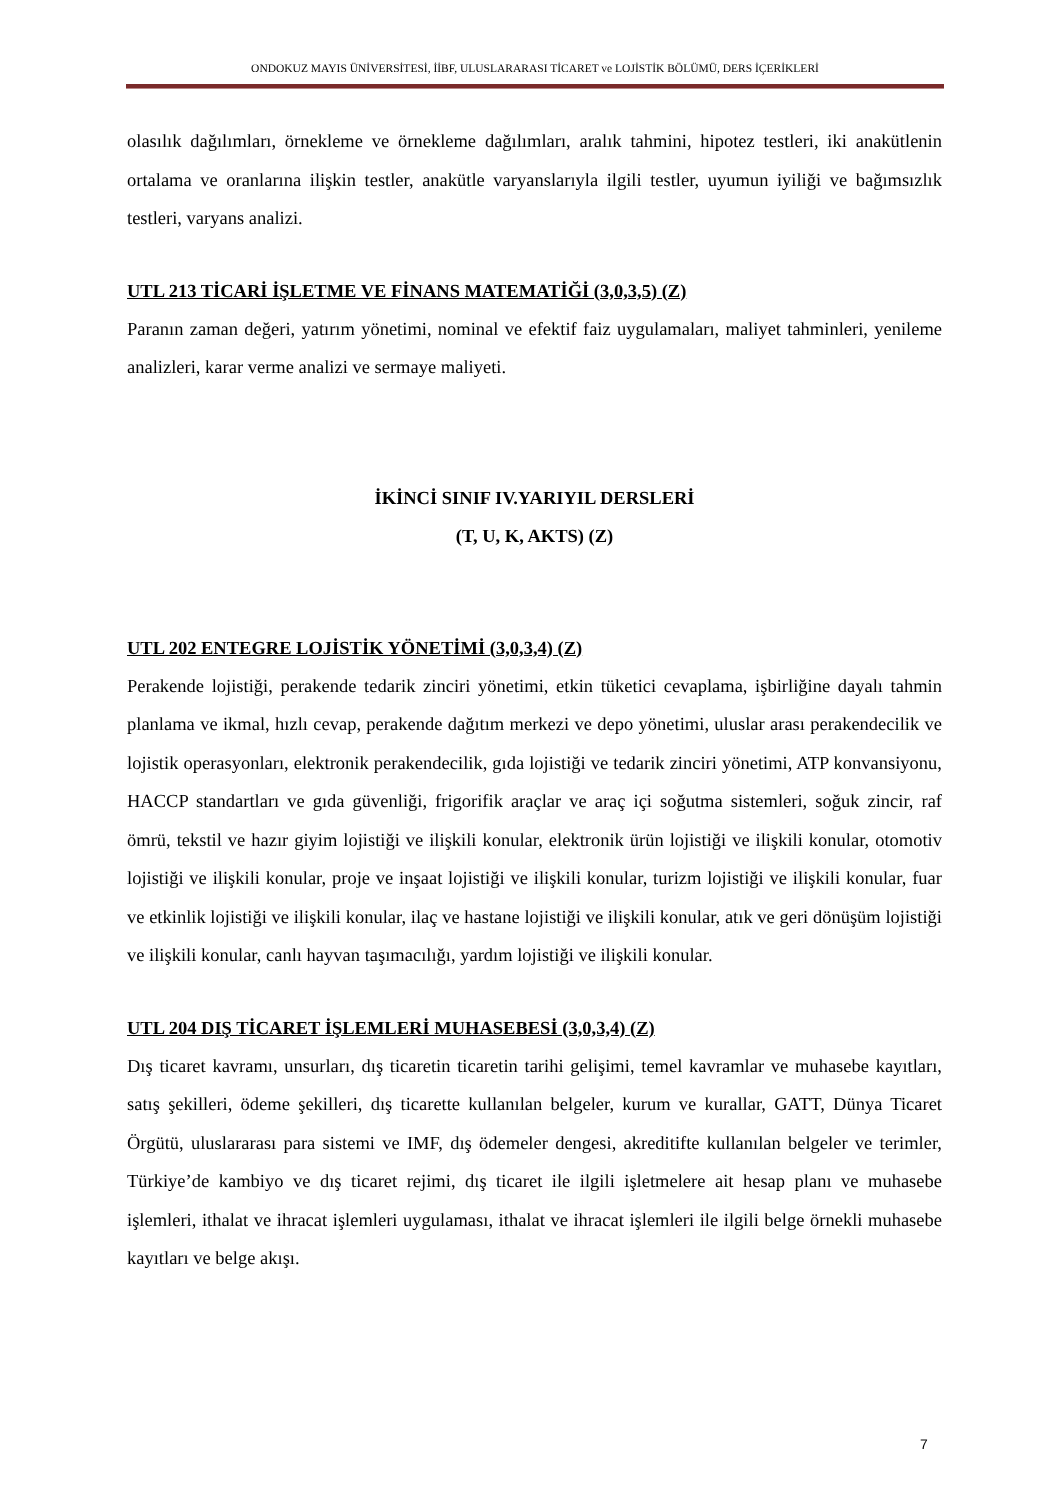ONDOKUZ MAYIS ÜNİVERSİTESİ, İİBF, ULUSLARARASI TİCARET ve LOJİSTİK BÖLÜMÜ, DERS İÇERİKLERİ
olasılık dağılımları, örnekleme ve örnekleme dağılımları, aralık tahmini, hipotez testleri, iki anakütlenin ortalama ve oranlarına ilişkin testler, anakütle varyanslarıyla ilgili testler, uyumun iyiliği ve bağımsızlık testleri, varyans analizi.
UTL 213 TİCARİ İŞLETME VE FİNANS MATEMATİĞİ (3,0,3,5) (Z)
Paranın zaman değeri, yatırım yönetimi, nominal ve efektif faiz uygulamaları, maliyet tahminleri, yenileme analizleri, karar verme analizi ve sermaye maliyeti.
İKİNCİ SINIF IV.YARIYIL DERSLERİ
(T, U, K, AKTS) (Z)
UTL 202 ENTEGRE LOJİSTİK YÖNETİMİ (3,0,3,4) (Z)
Perakende lojistiği, perakende tedarik zinciri yönetimi, etkin tüketici cevaplama, işbirliğine dayalı tahmin planlama ve ikmal, hızlı cevap, perakende dağıtım merkezi ve depo yönetimi, uluslar arası perakendecilik ve lojistik operasyonları, elektronik perakendecilik, gıda lojistiği ve tedarik zinciri yönetimi, ATP konvansiyonu, HACCP standartları ve gıda güvenliği, frigorifik araçlar ve araç içi soğutma sistemleri, soğuk zincir, raf ömrü, tekstil ve hazır giyim lojistiği ve ilişkili konular, elektronik ürün lojistiği ve ilişkili konular, otomotiv lojistiği ve ilişkili konular, proje ve inşaat lojistiği ve ilişkili konular, turizm lojistiği ve ilişkili konular, fuar ve etkinlik lojistiği ve ilişkili konular, ilaç ve hastane lojistiği ve ilişkili konular, atık ve geri dönüşüm lojistiği ve ilişkili konular, canlı hayvan taşımacılığı, yardım lojistiği ve ilişkili konular.
UTL 204 DIŞ TİCARET İŞLEMLERİ MUHASEBESİ (3,0,3,4) (Z)
Dış ticaret kavramı, unsurları, dış ticaretin ticaretin tarihi gelişimi, temel kavramlar ve muhasebe kayıtları, satış şekilleri, ödeme şekilleri, dış ticarette kullanılan belgeler, kurum ve kurallar, GATT, Dünya Ticaret Örgütü, uluslararası para sistemi ve IMF, dış ödemeler dengesi, akreditifte kullanılan belgeler ve terimler, Türkiye’de kambiyo ve dış ticaret rejimi, dış ticaret ile ilgili işletmelere ait hesap planı ve muhasebe işlemleri, ithalat ve ihracat işlemleri uygulaması, ithalat ve ihracat işlemleri ile ilgili belge örnekli muhasebe kayıtları ve belge akışı.
7